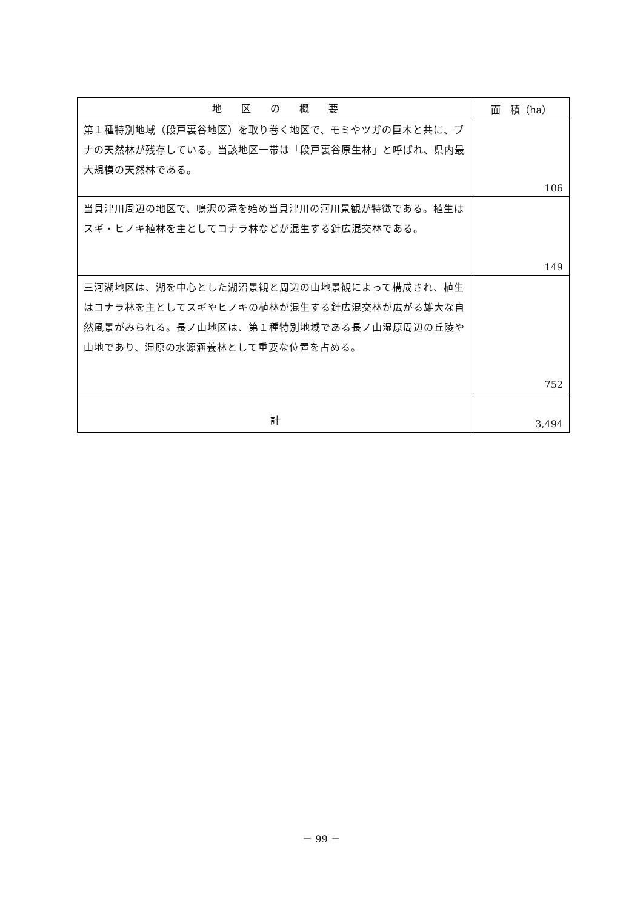| 地 区 の 概 要 | 面 積（ha） |
| --- | --- |
| 第１種特別地域（段戸裏谷地区）を取り巻く地区で、モミやツガの巨木と共に、ブナの天然林が残存している。当該地区一帯は「段戸裏谷原生林」と呼ばれ、県内最大規模の天然林である。 | 106 |
| 当貝津川周辺の地区で、鳴沢の滝を始め当貝津川の河川景観が特徴である。植生はスギ・ヒノキ植林を主としてコナラ林などが混生する針広混交林である。 | 149 |
| 三河湖地区は、湖を中心とした湖沼景観と周辺の山地景観によって構成され、植生はコナラ林を主としてスギやヒノキの植林が混生する針広混交林が広がる雄大な自然風景がみられる。長ノ山地区は、第１種特別地域である長ノ山湿原周辺の丘陵や山地であり、湿原の水源涵養林として重要な位置を占める。 | 752 |
| 計 | 3,494 |
－ 99 －